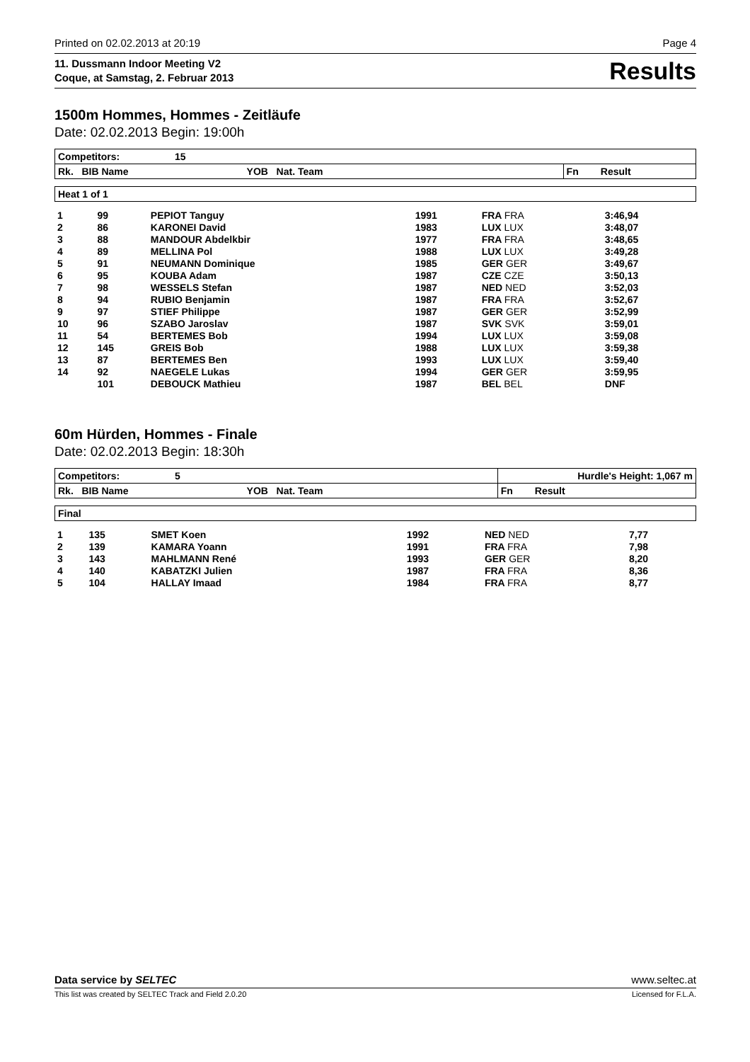Printed on 02.02.2013 at 20:19 Page 4
11. Dussmann Indoor Meeting V2
Coque, at Samstag, 2. Februar 2013
Results
1500m Hommes, Hommes - Zeitläufe
Date: 02.02.2013 Begin: 19:00h
| Competitors: 15 | |
| --- | --- |
| Rk. BIB Name YOB Nat. Team | Fn Result |
| Heat 1 of 1 |
| --- |
| 1 | 99 | PEPIOT Tanguy | 1991 | FRA FRA | 3:46,94 |
| 2 | 86 | KARONEI David | 1983 | LUX LUX | 3:48,07 |
| 3 | 88 | MANDOUR Abdelkbir | 1977 | FRA FRA | 3:48,65 |
| 4 | 89 | MELLINA Pol | 1988 | LUX LUX | 3:49,28 |
| 5 | 91 | NEUMANN Dominique | 1985 | GER GER | 3:49,67 |
| 6 | 95 | KOUBA Adam | 1987 | CZE CZE | 3:50,13 |
| 7 | 98 | WESSELS Stefan | 1987 | NED NED | 3:52,03 |
| 8 | 94 | RUBIO Benjamin | 1987 | FRA FRA | 3:52,67 |
| 9 | 97 | STIEF Philippe | 1987 | GER GER | 3:52,99 |
| 10 | 96 | SZABO Jaroslav | 1987 | SVK SVK | 3:59,01 |
| 11 | 54 | BERTEMES Bob | 1994 | LUX LUX | 3:59,08 |
| 12 | 145 | GREIS Bob | 1988 | LUX LUX | 3:59,38 |
| 13 | 87 | BERTEMES Ben | 1993 | LUX LUX | 3:59,40 |
| 14 | 92 | NAEGELE Lukas | 1994 | GER GER | 3:59,95 |
| | 101 | DEBOUCK Mathieu | 1987 | BEL BEL | DNF |
60m Hürden, Hommes - Finale
Date: 02.02.2013 Begin: 18:30h
| Competitors: 5 | Hurdle's Height: 1,067 m |
| --- | --- |
| Rk. BIB Name YOB Nat. Team | Fn Result |
| Final |
| --- |
| 1 | 135 | SMET Koen | 1992 | NED NED | 7,77 |
| 2 | 139 | KAMARA Yoann | 1991 | FRA FRA | 7,98 |
| 3 | 143 | MAHLMANN René | 1993 | GER GER | 8,20 |
| 4 | 140 | KABATZKI Julien | 1987 | FRA FRA | 8,36 |
| 5 | 104 | HALLAY Imaad | 1984 | FRA FRA | 8,77 |
Data service by SELTEC www.seltec.at
This list was created by SELTEC Track and Field 2.0.20 Licensed for F.L.A.